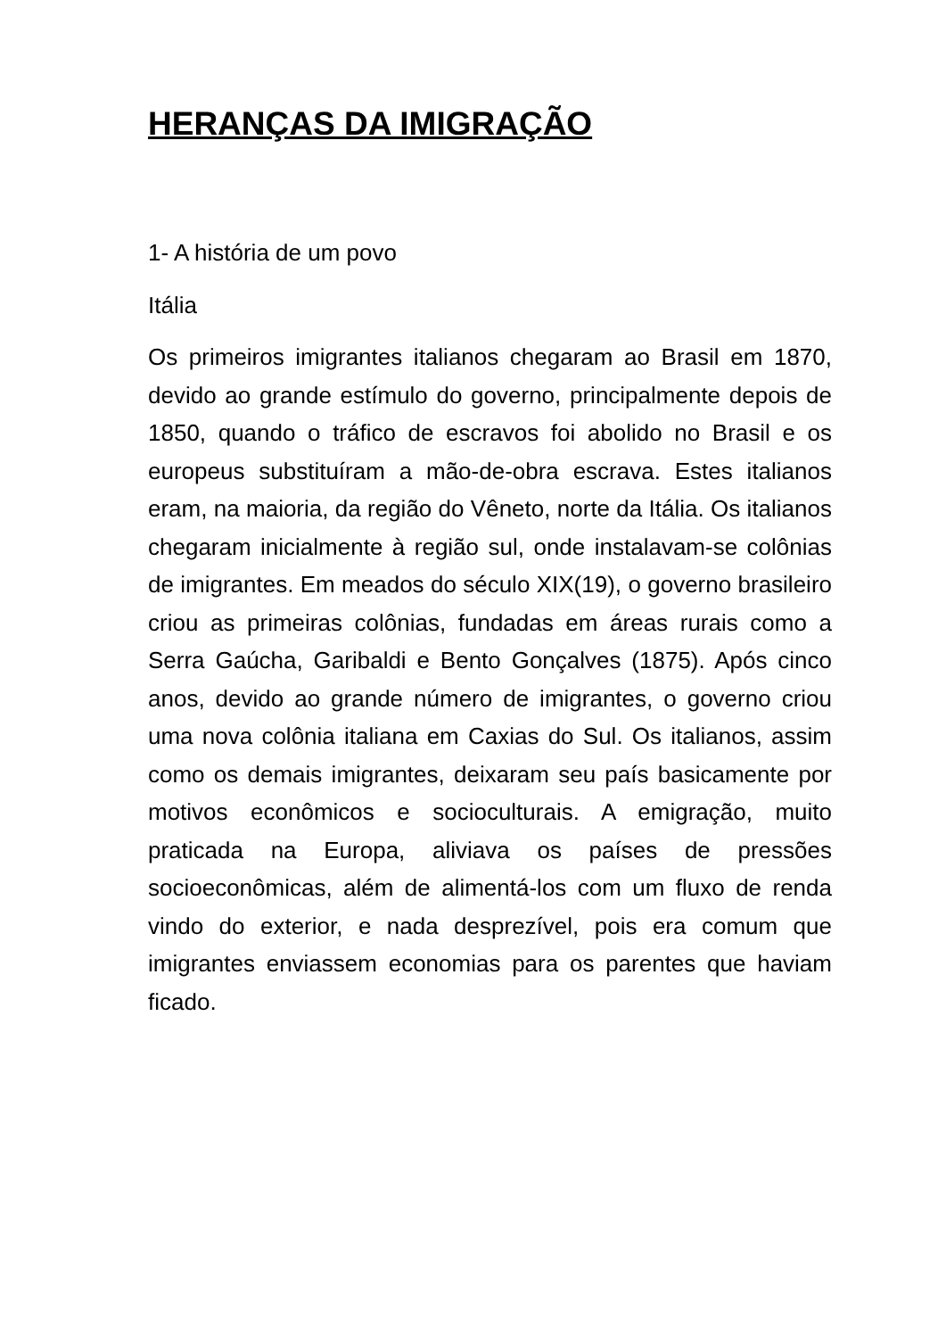HERANÇAS DA IMIGRAÇÃO
1- A história de um povo
Itália
Os primeiros imigrantes italianos chegaram ao Brasil em 1870, devido ao grande estímulo do governo, principalmente depois de 1850, quando o tráfico de escravos foi abolido no Brasil e os europeus substituíram a mão-de-obra escrava. Estes italianos eram, na maioria, da região do Vêneto, norte da Itália. Os italianos chegaram inicialmente à região sul, onde instalavam-se colônias de imigrantes. Em meados do século XIX(19), o governo brasileiro criou as primeiras colônias, fundadas em áreas rurais como a Serra Gaúcha, Garibaldi e Bento Gonçalves (1875). Após cinco anos, devido ao grande número de imigrantes, o governo criou uma nova colônia italiana em Caxias do Sul. Os italianos, assim como os demais imigrantes, deixaram seu país basicamente por motivos econômicos e socioculturais. A emigração, muito praticada na Europa, aliviava os países de pressões socioeconômicas, além de alimentá-los com um fluxo de renda vindo do exterior, e nada desprezível, pois era comum que imigrantes enviassem economias para os parentes que haviam ficado.